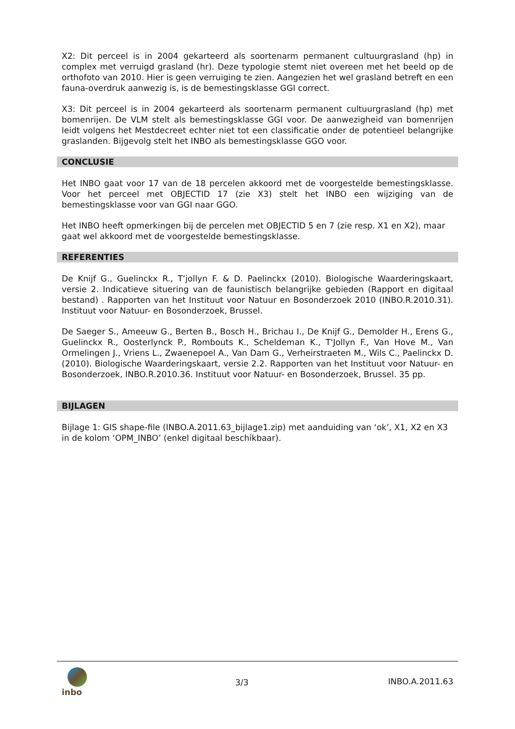X2: Dit perceel is in 2004 gekarteerd als soortenarm permanent cultuurgrasland (hp) in complex met verruigd grasland (hr). Deze typologie stemt niet overeen met het beeld op de orthofoto van 2010. Hier is geen verruiging te zien. Aangezien het wel grasland betreft en een fauna-overdruk aanwezig is, is de bemestingsklasse GGI correct.
X3: Dit perceel is in 2004 gekarteerd als soortenarm permanent cultuurgrasland (hp) met bomenrijen. De VLM stelt als bemestingsklasse GGI voor. De aanwezigheid van bomenrijen leidt volgens het Mestdecreet echter niet tot een classificatie onder de potentieel belangrijke graslanden. Bijgevolg stelt het INBO als bemestingsklasse GGO voor.
CONCLUSIE
Het INBO gaat voor 17 van de 18 percelen akkoord met de voorgestelde bemestingsklasse. Voor het perceel met OBJECTID 17 (zie X3) stelt het INBO een wijziging van de bemestingsklasse voor van GGI naar GGO.
Het INBO heeft opmerkingen bij de percelen met OBJECTID 5 en 7 (zie resp. X1 en X2), maar gaat wel akkoord met de voorgestelde bemestingsklasse.
REFERENTIES
De Knijf G., Guelinckx R., T’jollyn F. & D. Paelinckx (2010). Biologische Waarderingskaart, versie 2. Indicatieve situering van de faunistisch belangrijke gebieden (Rapport en digitaal bestand) . Rapporten van het Instituut voor Natuur en Bosonderzoek 2010 (INBO.R.2010.31). Instituut voor Natuur- en Bosonderzoek, Brussel.
De Saeger S., Ameeuw G., Berten B., Bosch H., Brichau I., De Knijf G., Demolder H., Erens G., Guelinckx R., Oosterlynck P., Rombouts K., Scheldeman K., T'Jollyn F., Van Hove M., Van Ormelingen J., Vriens L., Zwaenepoel A., Van Dam G., Verheirstraeten M., Wils C., Paelinckx D. (2010). Biologische Waarderingskaart, versie 2.2. Rapporten van het Instituut voor Natuur- en Bosonderzoek, INBO.R.2010.36. Instituut voor Natuur- en Bosonderzoek, Brussel. 35 pp.
BIJLAGEN
Bijlage 1: GIS shape-file (INBO.A.2011.63_bijlage1.zip) met aanduiding van ‘ok’, X1, X2 en X3 in de kolom ‘OPM_INBO’ (enkel digitaal beschikbaar).
inbo
3/3 INBO.A.2011.63